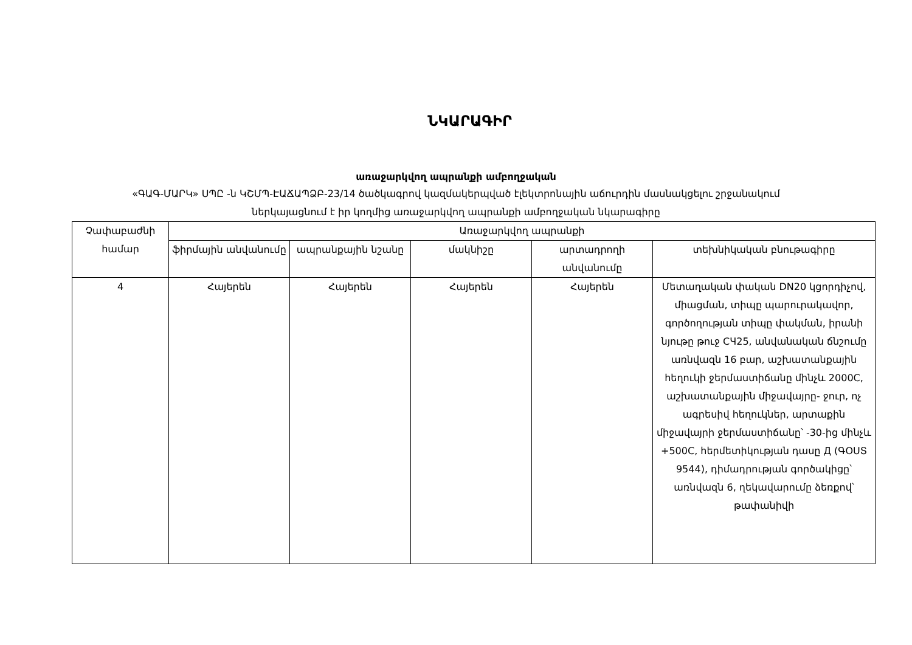ՆԿԱՐԱԳԻՐ
առաջարկվող ապրանքի ամբողջական
«ԳԱԳ-ՄԱՐԿ» ՍՊԸ -ն ԿՇՄՊ-ԷԱՃԱՊՁԲ-23/14 ծածկագրով կազմակերպված էլեկտրոնային աճուրդին մասնակցելու շրջանակում
ներկայացնում է իր կողմից առաջարկվող ապրանքի ամբողջական նկարագիրը
| Չափաբաժնի համար | Առաջարկվող ապրանքի | | | | |
| --- | --- | --- | --- | --- | --- |
| | ֆիրմային անվանումը | ապրանքային նշանը | մակնիշը | արտադրողի անվանումը | տեխնիկական բնութագիրը |
| 4 | Հայերեն | Հայերեն | Հայերեն | Հայերեն | Մետաղական փական DN20 կցորդիչով, միացման, տիպը պարուրակավոր, գործողության տիպը փակման, իրանի նյութը թուջ СЧ25, անվանական ճնշումը առնվազն 16 բար, աշխատանքային հեղուկի ջերմաստիճանը մինչև 2000C, աշխատանքային միջավայրը- ջուր, ոչ ագրեսիվ հեղուկներ, արտաքին միջավայրի ջերմաստիճանը՝ -30-ից մինչև +500C, հերմետիկության դասը Д (ԳՕՍՏ 9544), դիմադրության գործակիցը՝ առնվազն 6, ղեկավարումը ձեռքով՝ թափանիվի |